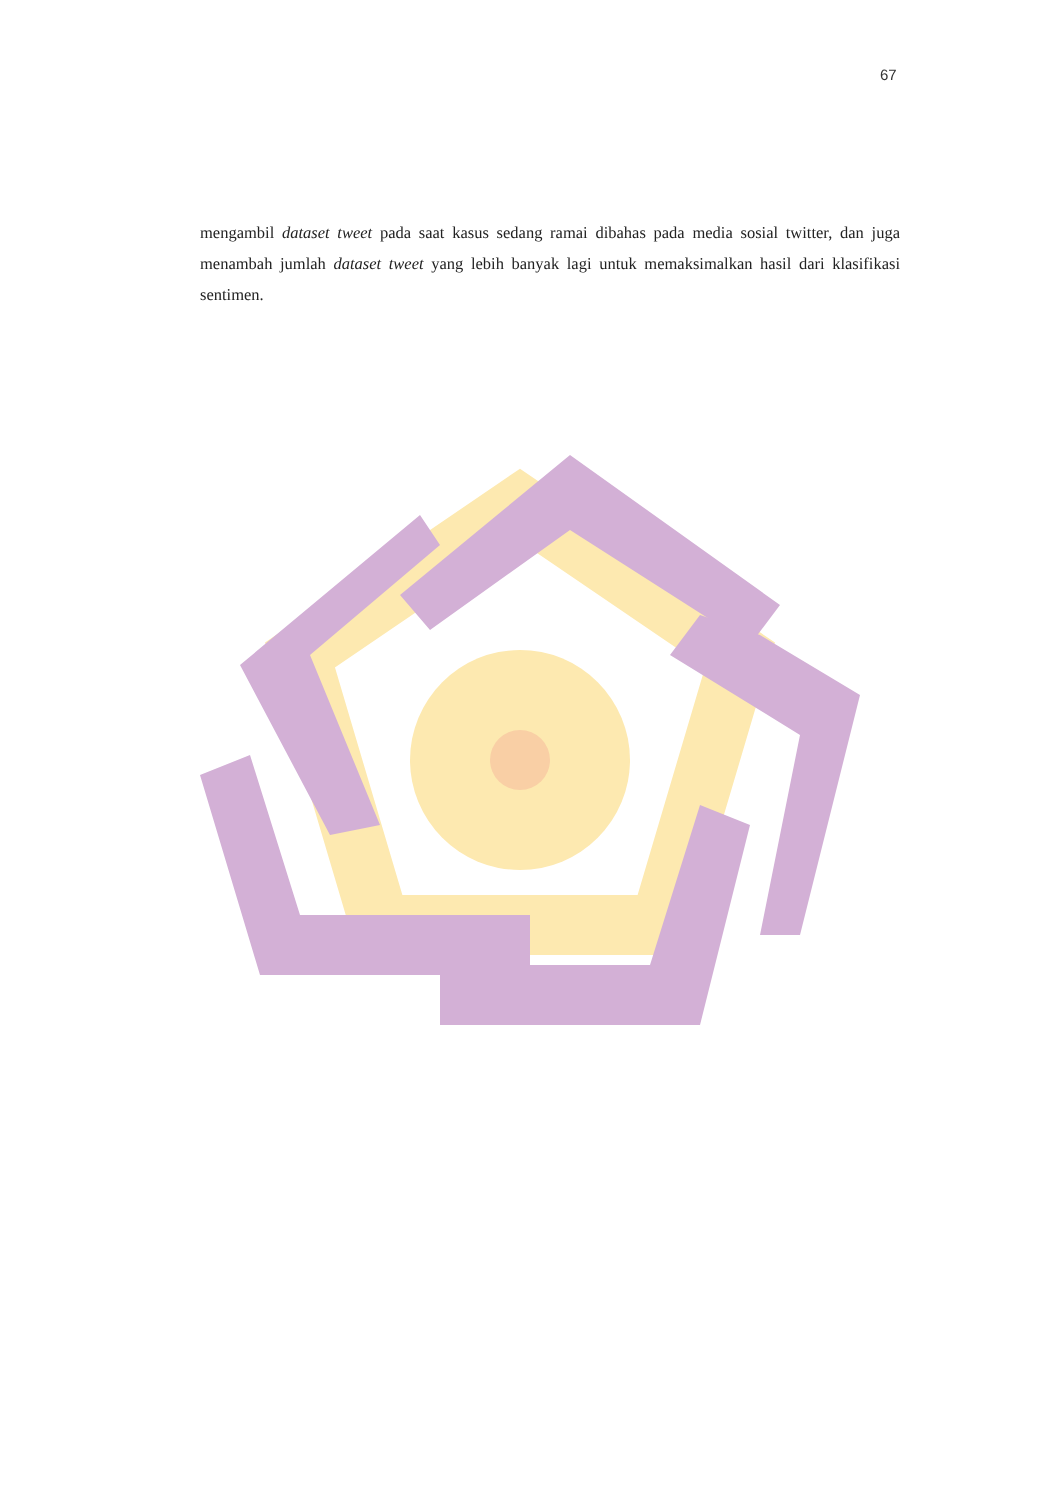67
mengambil dataset tweet pada saat kasus sedang ramai dibahas pada media sosial twitter, dan juga menambah jumlah dataset tweet yang lebih banyak lagi untuk memaksimalkan hasil dari klasifikasi sentimen.